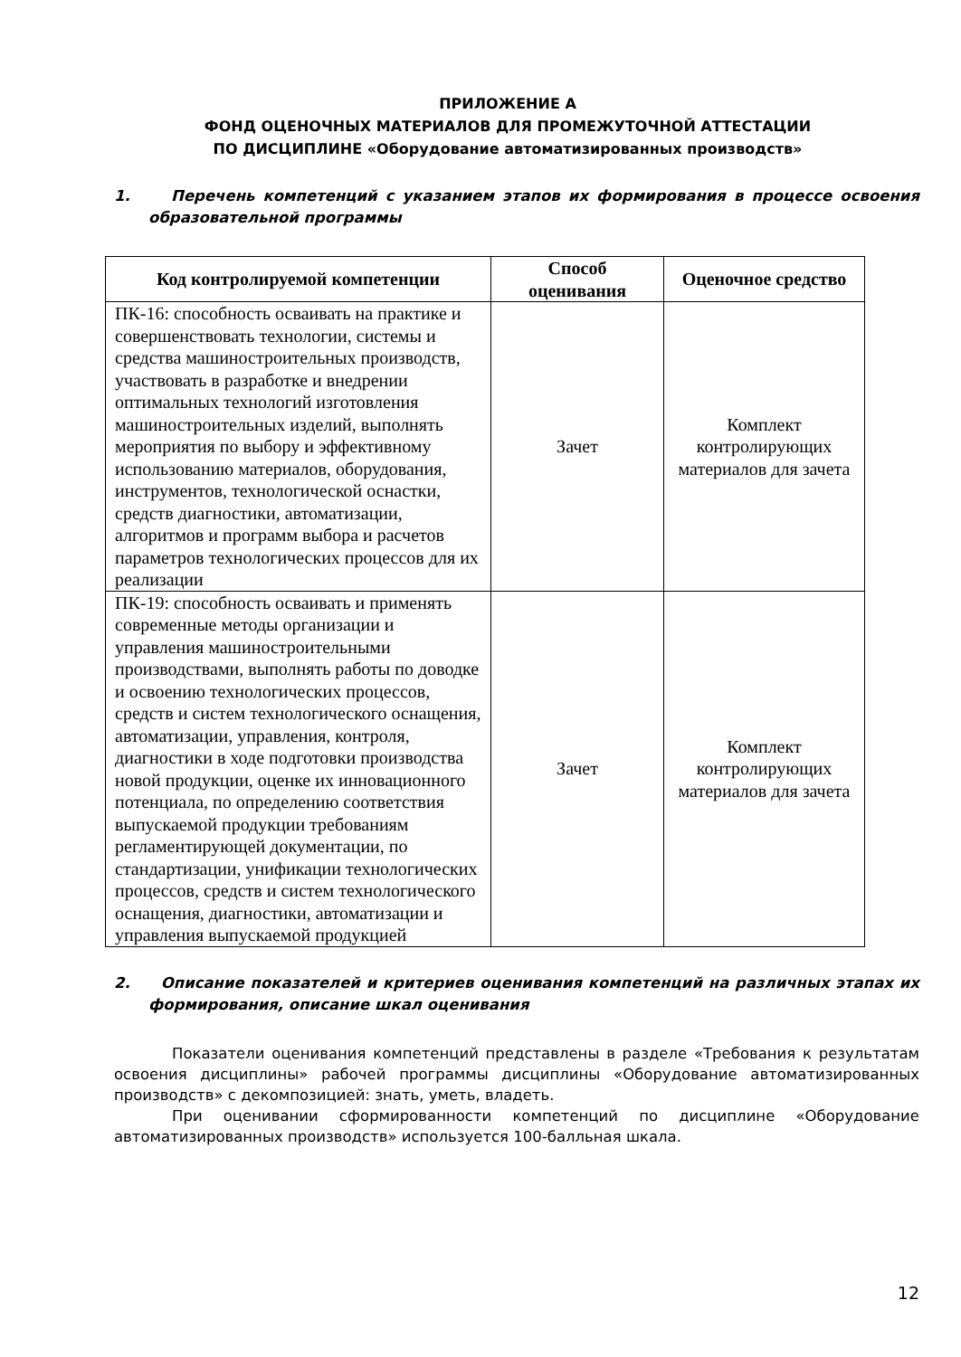ПРИЛОЖЕНИЕ А
ФОНД ОЦЕНОЧНЫХ МАТЕРИАЛОВ ДЛЯ ПРОМЕЖУТОЧНОЙ АТТЕСТАЦИИ
ПО ДИСЦИПЛИНЕ «Оборудование автоматизированных производств»
1. Перечень компетенций с указанием этапов их формирования в процессе освоения образовательной программы
| Код контролируемой компетенции | Способ оценивания | Оценочное средство |
| --- | --- | --- |
| ПК-16: способность осваивать на практике и совершенствовать технологии, системы и средства машиностроительных производств, участвовать в разработке и внедрении оптимальных технологий изготовления машиностроительных изделий, выполнять мероприятия по выбору и эффективному использованию материалов, оборудования, инструментов, технологической оснастки, средств диагностики, автоматизации, алгоритмов и программ выбора и расчетов параметров технологических процессов для их реализации | Зачет | Комплект контролирующих материалов для зачета |
| ПК-19: способность осваивать и применять современные методы организации и управления машиностроительными производствами, выполнять работы по доводке и освоению технологических процессов, средств и систем технологического оснащения, автоматизации, управления, контроля, диагностики в ходе подготовки производства новой продукции, оценке их инновационного потенциала, по определению соответствия выпускаемой продукции требованиям регламентирующей документации, по стандартизации, унификации технологических процессов, средств и систем технологического оснащения, диагностики, автоматизации и управления выпускаемой продукцией | Зачет | Комплект контролирующих материалов для зачета |
2. Описание показателей и критериев оценивания компетенций на различных этапах их формирования, описание шкал оценивания
Показатели оценивания компетенций представлены в разделе «Требования к результатам освоения дисциплины» рабочей программы дисциплины «Оборудование автоматизированных производств» с декомпозицией: знать, уметь, владеть.
При оценивании сформированности компетенций по дисциплине «Оборудование автоматизированных производств» используется 100-балльная шкала.
12